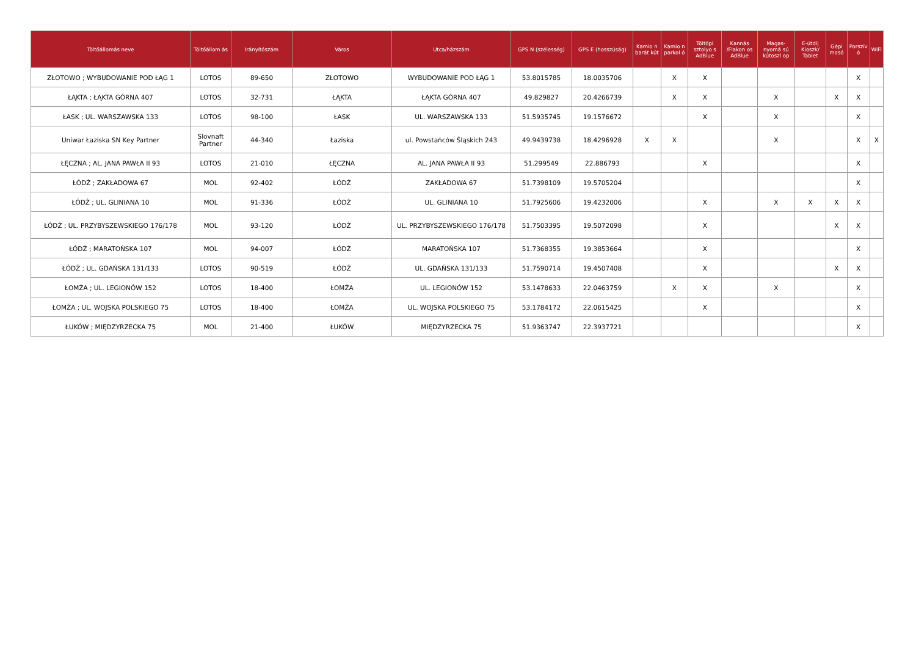| Töltőállomás neve | Töltőállom ás | Irányítószám | Város | Utca/házszám | GPS N (szélesség) | GPS E (hosszúság) | Kamio n barát kút | Kamio n parkol ó | Töltőpi sztolyo s AdBlue | Kannás /Flakon os AdBlue | Magas-nyomá sú kútoszl op | E-útdíj Kioszk/ Tablet | Gépi mosó | Porszív ó | WiFi |
| --- | --- | --- | --- | --- | --- | --- | --- | --- | --- | --- | --- | --- | --- | --- | --- |
| ZŁOTOWO ; WYBUDOWANIE POD ŁĄG 1 | LOTOS | 89-650 | ZŁOTOWO | WYBUDOWANIE POD ŁĄG 1 | 53.8015785 | 18.0035706 | | X | X | | | | | X | |
| ŁĄKTA ; ŁĄKTA GÓRNA 407 | LOTOS | 32-731 | ŁĄKTA | ŁĄKTA GÓRNA 407 | 49.829827 | 20.4266739 | | X | X | | X | | X | X | |
| ŁASK ; UL. WARSZAWSKA 133 | LOTOS | 98-100 | ŁASK | UL. WARSZAWSKA 133 | 51.5935745 | 19.1576672 | | | X | | X | | | X | |
| Uniwar Łaziska SN Key Partner | Slovnaft Partner | 44-340 | Łaziska | ul. Powstańców Śląskich 243 | 49.9439738 | 18.4296928 | X | X | | | X | | | X | X |
| ŁĘCZNA ; AL. JANA PAWŁA II 93 | LOTOS | 21-010 | ŁĘCZNA | AL. JANA PAWŁA II 93 | 51.299549 | 22.886793 | | | X | | | | | X | |
| ŁÓDŹ ; ZAKŁADOWA 67 | MOL | 92-402 | ŁÓDŹ | ZAKŁADOWA 67 | 51.7398109 | 19.5705204 | | | | | | | | X | |
| ŁÓDŹ ; UL. GLINIANA 10 | MOL | 91-336 | ŁÓDŹ | UL. GLINIANA 10 | 51.7925606 | 19.4232006 | | | X | | X | X | X | X | |
| ŁÓDŹ ; UL. PRZYBYSZEWSKIEGO 176/178 | MOL | 93-120 | ŁÓDŹ | UL. PRZYBYSZEWSKIEGO 176/178 | 51.7503395 | 19.5072098 | | | X | | | | X | X | |
| ŁÓDŹ ; MARATOŃSKA 107 | MOL | 94-007 | ŁÓDŹ | MARATOŃSKA 107 | 51.7368355 | 19.3853664 | | | X | | | | | X | |
| ŁÓDŹ ; UL. GDAŃSKA 131/133 | LOTOS | 90-519 | ŁÓDŹ | UL. GDAŃSKA 131/133 | 51.7590714 | 19.4507408 | | | X | | | | X | X | |
| ŁOMŻA ; UL. LEGIONÓW 152 | LOTOS | 18-400 | ŁOMŻA | UL. LEGIONÓW 152 | 53.1478633 | 22.0463759 | | X | X | | X | | | X | |
| ŁOMŻA ; UL. WOJSKA POLSKIEGO 75 | LOTOS | 18-400 | ŁOMŻA | UL. WOJSKA POLSKIEGO 75 | 53.1784172 | 22.0615425 | | | X | | | | | X | |
| ŁUKÓW ; MIĘDZYRZECKA 75 | MOL | 21-400 | ŁUKÓW | MIĘDZYRZECKA 75 | 51.9363747 | 22.3937721 | | | | | | | | X | |